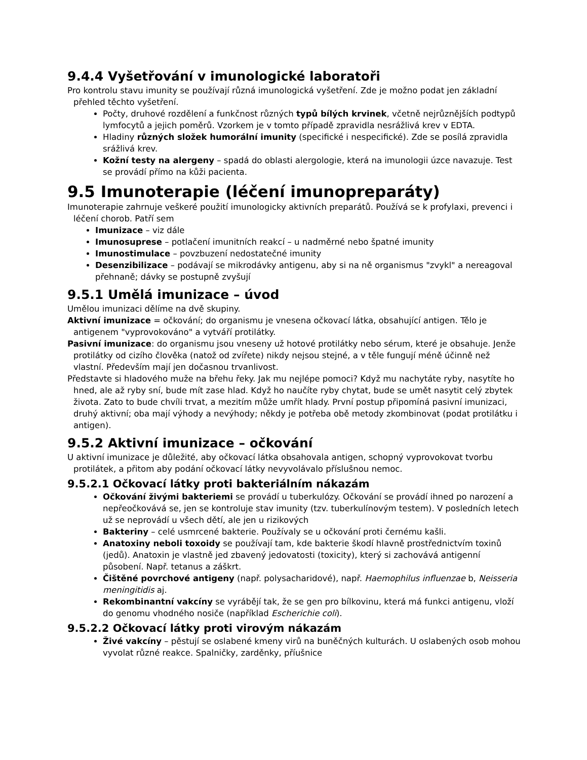9.4.4 Vyšetřování v imunologické laboratoři
Pro kontrolu stavu imunity se používají různá imunologická vyšetření. Zde je možno podat jen základní přehled těchto vyšetření.
Počty, druhové rozdělení a funkčnost různých typů bílých krvinek, včetně nejrůznějších podtypů lymfocytů a jejich poměrů. Vzorkem je v tomto případě zpravidla nesrážlivá krev v EDTA.
Hladiny různých složek humorální imunity (specifické i nespecifické). Zde se posílá zpravidla srážlivá krev.
Kožní testy na alergeny – spadá do oblasti alergologie, která na imunologii úzce navazuje. Test se provádí přímo na kůži pacienta.
9.5 Imunoterapie (léčení imunopreparáty)
Imunoterapie zahrnuje veškeré použití imunologicky aktivních preparátů. Používá se k profylaxi, prevenci i léčení chorob. Patří sem
Imunizace – viz dále
Imunosuprese – potlačení imunitních reakcí – u nadměrné nebo špatné imunity
Imunostimulace – povzbuzení nedostatečné imunity
Desenzibilizace – podávají se mikrodávky antigenu, aby si na ně organismus "zvykl" a nereagoval přehnaně; dávky se postupně zvyšují
9.5.1 Umělá imunizace – úvod
Umělou imunizaci dělíme na dvě skupiny.
Aktivní imunizace = očkování; do organismu je vnesena očkovací látka, obsahující antigen. Tělo je antigenem "vyprovokováno" a vytváří protilátky.
Pasivní imunizace: do organismu jsou vneseny už hotové protilátky nebo sérum, které je obsahuje. Jenže protilátky od cizího člověka (natož od zvířete) nikdy nejsou stejné, a v těle fungují méně účinně než vlastní. Především mají jen dočasnou trvanlivost.
Představte si hladového muže na břehu řeky. Jak mu nejlépe pomoci? Když mu nachytáte ryby, nasytíte ho hned, ale až ryby sní, bude mít zase hlad. Když ho naučíte ryby chytat, bude se umět nasytit celý zbytek života. Zato to bude chvíli trvat, a mezitím může umřít hlady. První postup připomíná pasivní imunizaci, druhý aktivní; oba mají výhody a nevýhody; někdy je potřeba obě metody zkombinovat (podat protilátku i antigen).
9.5.2 Aktivní imunizace – očkování
U aktivní imunizace je důležité, aby očkovací látka obsahovala antigen, schopný vyprovokovat tvorbu protilátek, a přitom aby podání očkovací látky nevyvolávalo příslušnou nemoc.
9.5.2.1 Očkovací látky proti bakteriálním nákazám
Očkování živými bakteriemi se provádí u tuberkulózy. Očkování se provádí ihned po narození a nepřeočkovává se, jen se kontroluje stav imunity (tzv. tuberkulínovým testem). V posledních letech už se neprovádí u všech dětí, ale jen u rizikových
Bakteriny – celé usmrcené bakterie. Používaly se u očkování proti černému kašli.
Anatoxiny neboli toxoidy se používají tam, kde bakterie škodí hlavně prostřednictvím toxinů (jedů). Anatoxin je vlastně jed zbavený jedovatosti (toxicity), který si zachovává antigenní působení. Např. tetanus a záškrt.
Čištěné povrchové antigeny (např. polysacharidové), např. Haemophilus influenzae b, Neisseria meningitidis aj.
Rekombinantní vakcíny se vyrábějí tak, že se gen pro bílkovinu, která má funkci antigenu, vloží do genomu vhodného nosiče (například Escherichie coli).
9.5.2.2 Očkovací látky proti virovým nákazám
Živé vakcíny – pěstují se oslabené kmeny virů na buněčných kulturách. U oslabených osob mohou vyvolat různé reakce. Spalničky, zarděnky, příušnice